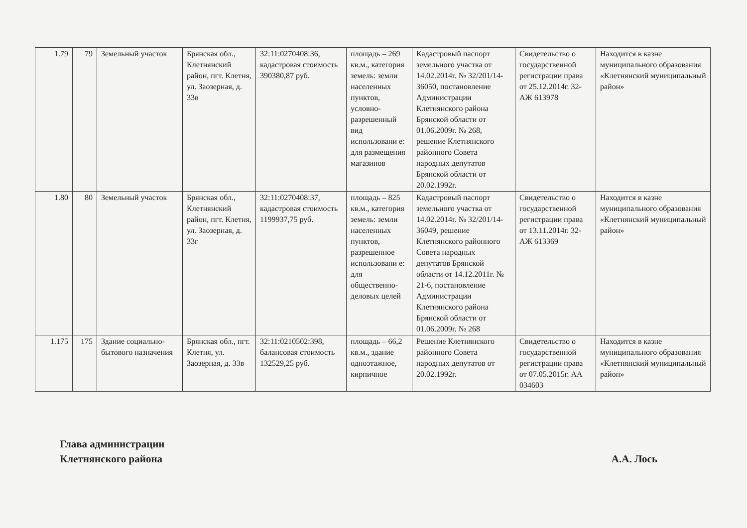| 1.79 | 79 | Земельный участок | Брянская обл., Клетнянский район, пгт. Клетня, ул. Заозерная, д. 33в | 32:11:0270408:36, кадастровая стоимость 390380,87 руб. | площадь – 269 кв.м., категория земель: земли населенных пунктов, условно-разрешенный вид использовани е: для размещения магазинов | Кадастровый паспорт земельного участка от 14.02.2014г. № 32/201/14-36050, постановление Администрации Клетнянского района Брянской области от 01.06.2009г. № 268, решение Клетнянского районного Совета народных депутатов Брянской области от 20.02.1992г. | Свидетельство о государственной регистрации права от 25.12.2014г. 32-АЖ 613978 | Находится в казне муниципального образования «Клетнянский муниципальный район» |
| 1.80 | 80 | Земельный участок | Брянская обл., Клетнянский район, пгт. Клетня, ул. Заозерная, д. 33г | 32:11:0270408:37, кадастровая стоимость 1199937,75 руб. | площадь – 825 кв.м., категория земель: земли населенных пунктов, разрешенное использовани е: для общественно-деловых целей | Кадастровый паспорт земельного участка от 14.02.2014г. № 32/201/14-36049, решение Клетнянского районного Совета народных депутатов Брянской области от 14.12.2011г. № 21-6, постановление Администрации Клетнянского района Брянской области от 01.06.2009г. № 268 | Свидетельство о государственной регистрации права от 13.11.2014г. 32-АЖ 613369 | Находится в казне муниципального образования «Клетнянский муниципальный район» |
| 1.175 | 175 | Здание социально-бытового назначения | Брянская обл., пгт. Клетня, ул. Заозерная, д. 33в | 32:11:0210502:398, балансовая стоимость 132529,25 руб. | площадь – 66,2 кв.м., здание одноэтажное, кирпичное | Решение Клетнянского районного Совета народных депутатов от 20.02.1992г. | Свидетельство о государственной регистрации права от 07.05.2015г. АА 034603 | Находится в казне муниципального образования «Клетнянский муниципальный район» |
Глава администрации
Клетнянского района
А.А. Лось